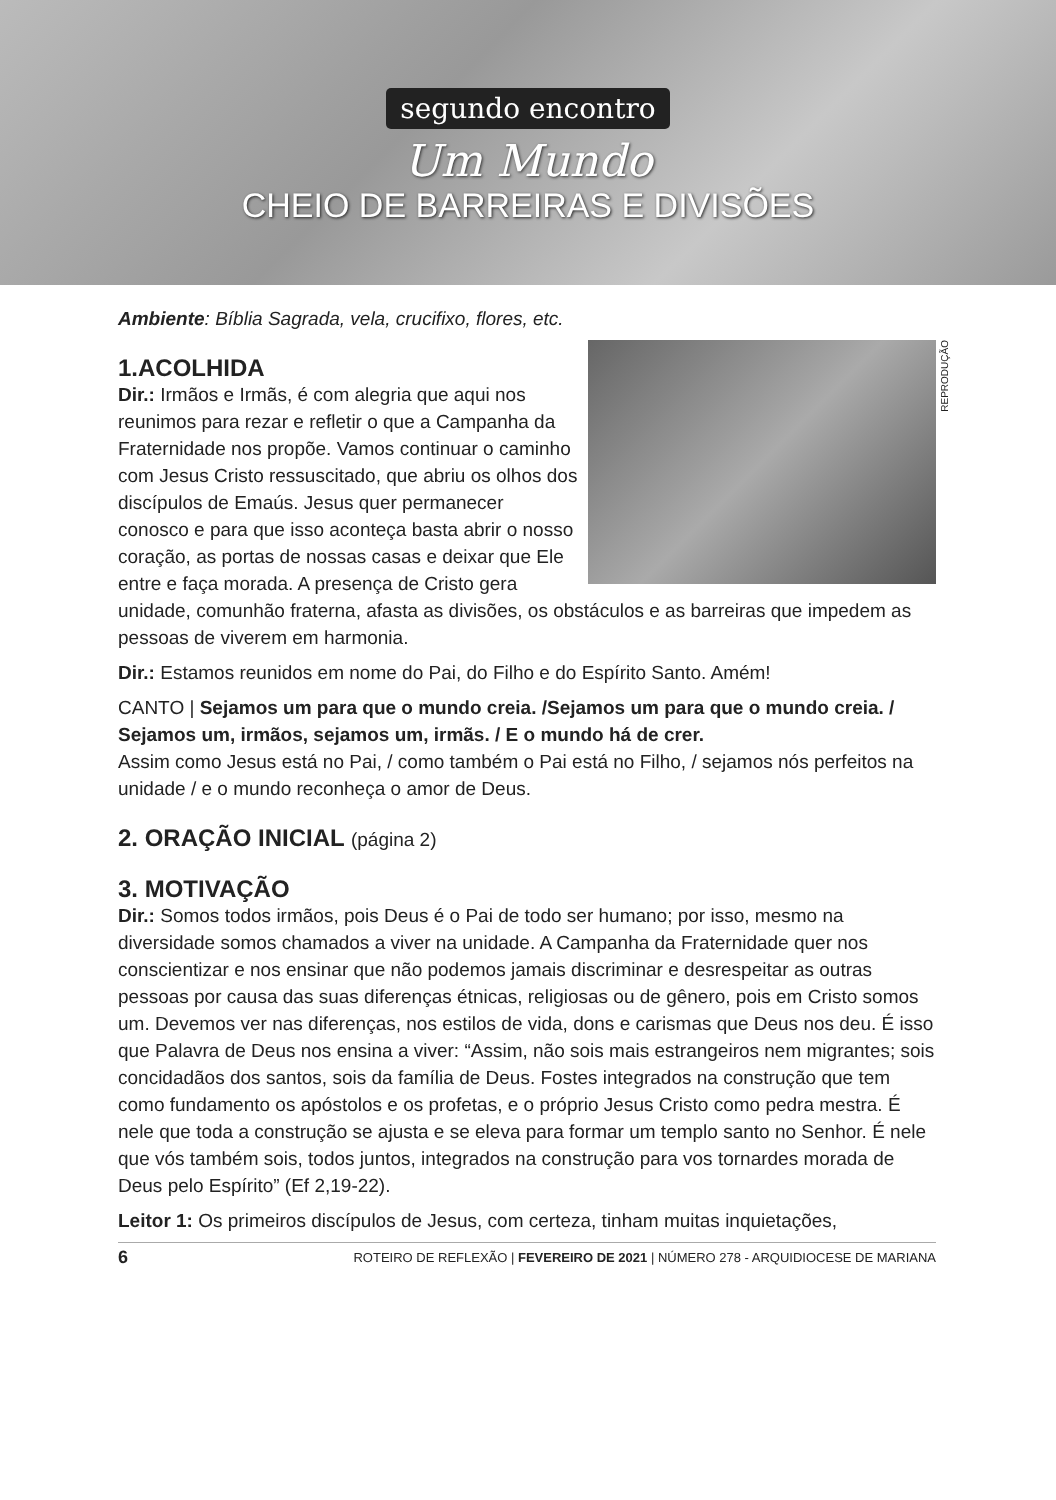segundo encontro
Um Mundo
CHEIO DE BARREIRAS E DIVISÕES
Ambiente: Bíblia Sagrada, vela, crucifixo, flores, etc.
REPRODUÇÃO
1.ACOLHIDA
Dir.: Irmãos e Irmãs, é com alegria que aqui nos reunimos para rezar e refletir o que a Campanha da Fraternidade nos propõe. Vamos continuar o caminho com Jesus Cristo ressuscitado, que abriu os olhos dos discípulos de Emaús. Jesus quer permanecer conosco e para que isso aconteça basta abrir o nosso coração, as portas de nossas casas e deixar que Ele entre e faça morada. A presença de Cristo gera unidade, comunhão fraterna, afasta as divisões, os obstáculos e as barreiras que impedem as pessoas de viverem em harmonia.
Dir.: Estamos reunidos em nome do Pai, do Filho e do Espírito Santo. Amém!
CANTO | Sejamos um para que o mundo creia. /Sejamos um para que o mundo creia. / Sejamos um, irmãos, sejamos um, irmãs. / E o mundo há de crer.
Assim como Jesus está no Pai, / como também o Pai está no Filho, / sejamos nós perfeitos na unidade / e o mundo reconheça o amor de Deus.
2. ORAÇÃO INICIAL (página 2)
3. MOTIVAÇÃO
Dir.: Somos todos irmãos, pois Deus é o Pai de todo ser humano; por isso, mesmo na diversidade somos chamados a viver na unidade. A Campanha da Fraternidade quer nos conscientizar e nos ensinar que não podemos jamais discriminar e desrespeitar as outras pessoas por causa das suas diferenças étnicas, religiosas ou de gênero, pois em Cristo somos um. Devemos ver nas diferenças, nos estilos de vida, dons e carismas que Deus nos deu. É isso que Palavra de Deus nos ensina a viver: “Assim, não sois mais estrangeiros nem migrantes; sois concidadãos dos santos, sois da família de Deus. Fostes integrados na construção que tem como fundamento os apóstolos e os profetas, e o próprio Jesus Cristo como pedra mestra. É nele que toda a construção se ajusta e se eleva para formar um templo santo no Senhor. É nele que vós também sois, todos juntos, integrados na construção para vos tornardes morada de Deus pelo Espírito” (Ef 2,19-22).
Leitor 1: Os primeiros discípulos de Jesus, com certeza, tinham muitas inquietações,
6 ROTEIRO DE REFLEXÃO | FEVEREIRO DE 2021 | NÚMERO 278 - ARQUIDIOCESE DE MARIANA